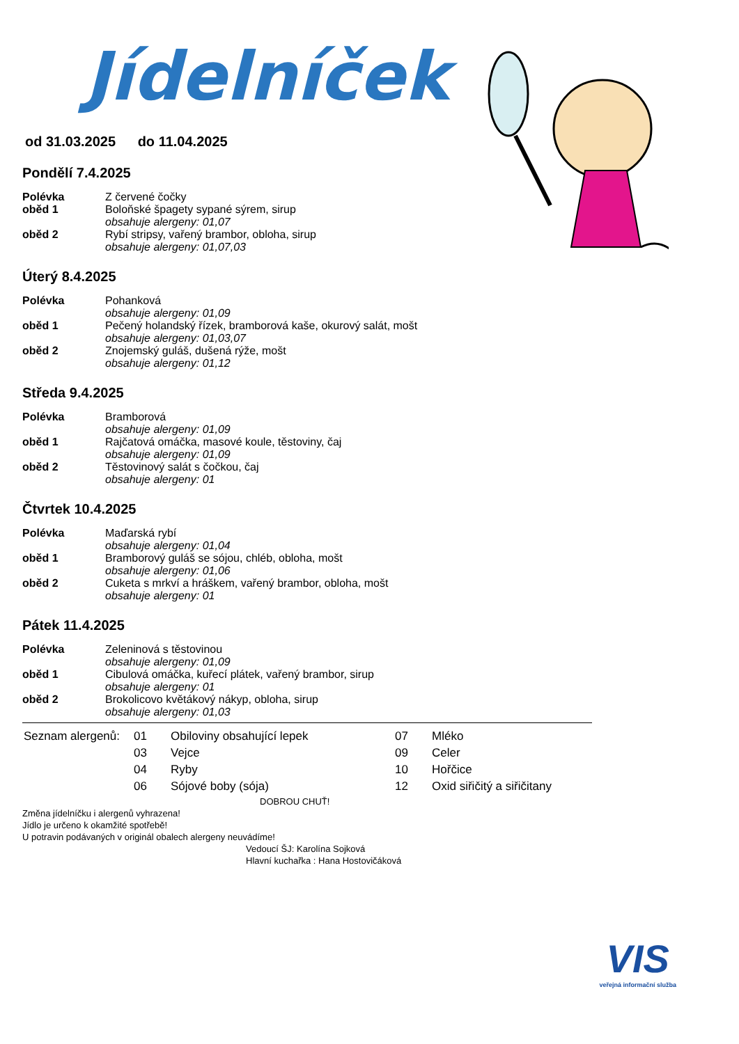Jídelníček
od 31.03.2025 do 11.04.2025
Pondělí 7.4.2025
| Polévka | Z červené čočky |
| oběd 1 | Boloňské špagety sypané sýrem, sirup |
| | obsahuje alergeny: 01,07 |
| oběd 2 | Rybí stripsy, vařený brambor, obloha, sirup |
| | obsahuje alergeny: 01,07,03 |
Úterý 8.4.2025
| Polévka | Pohanková |
| | obsahuje alergeny: 01,09 |
| oběd 1 | Pečený holandský řízek, bramborová kaše, okurový salát, mošt |
| | obsahuje alergeny: 01,03,07 |
| oběd 2 | Znojemský guláš, dušená rýže, mošt |
| | obsahuje alergeny: 01,12 |
Středa 9.4.2025
| Polévka | Bramborová |
| | obsahuje alergeny: 01,09 |
| oběd 1 | Rajčatová omáčka, masové koule, těstoviny, čaj |
| | obsahuje alergeny: 01,09 |
| oběd 2 | Těstovinový salát s čočkou, čaj |
| | obsahuje alergeny: 01 |
Čtvrtek 10.4.2025
| Polévka | Maďarská rybí |
| | obsahuje alergeny: 01,04 |
| oběd 1 | Bramborový guláš se sójou, chléb, obloha, mošt |
| | obsahuje alergeny: 01,06 |
| oběd 2 | Cuketa s mrkví a hráškem, vařený brambor, obloha, mošt |
| | obsahuje alergeny: 01 |
Pátek 11.4.2025
| Polévka | Zeleninová s těstovinou |
| | obsahuje alergeny: 01,09 |
| oběd 1 | Cibulová omáčka, kuřecí plátek, vařený brambor, sirup |
| | obsahuje alergeny: 01 |
| oběd 2 | Brokolicovo květákový nákyp, obloha, sirup |
| | obsahuje alergeny: 01,03 |
| Seznam alergenů: | 01 | Obiloviny obsahující lepek | 07 | Mléko |
| | 03 | Vejce | 09 | Celer |
| | 04 | Ryby | 10 | Hořčice |
| | 06 | Sójové boby (sója) | 12 | Oxid siřičitý a siřičitany |
DOBROU CHUŤ!
Změna jídelníčku i alergenů vyhrazena!
Jídlo je určeno k okamžité spotřebě!
U potravin podávaných v originál obalech alergeny neuvádíme!
Vedoucí ŠJ: Karolína Sojková
Hlavní kuchařka : Hana Hostovičáková
VIS
veřejná informační služba